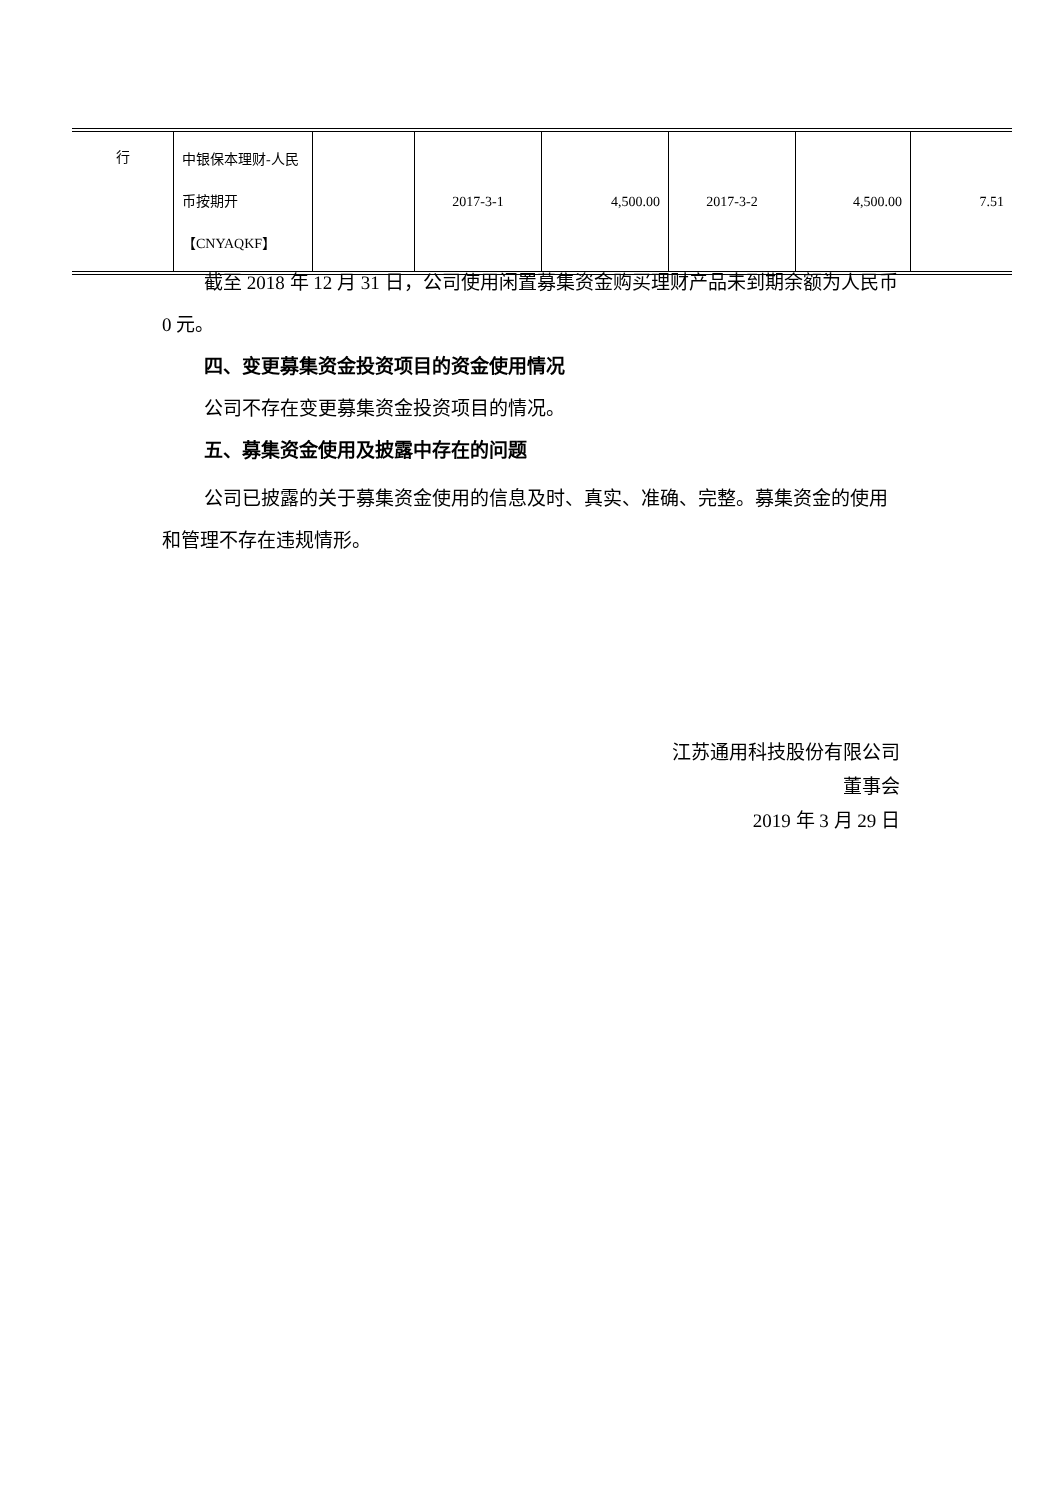| 行 | 中银保本理财-人民币按期开【CNYAQKF】 | | 2017-3-1 | 4,500.00 | 2017-3-2 | 4,500.00 | 7.51 |
截至 2018 年 12 月 31 日，公司使用闲置募集资金购买理财产品未到期余额为人民币 0 元。
四、变更募集资金投资项目的资金使用情况
公司不存在变更募集资金投资项目的情况。
五、募集资金使用及披露中存在的问题
公司已披露的关于募集资金使用的信息及时、真实、准确、完整。募集资金的使用和管理不存在违规情形。
江苏通用科技股份有限公司
董事会
2019 年 3 月 29 日